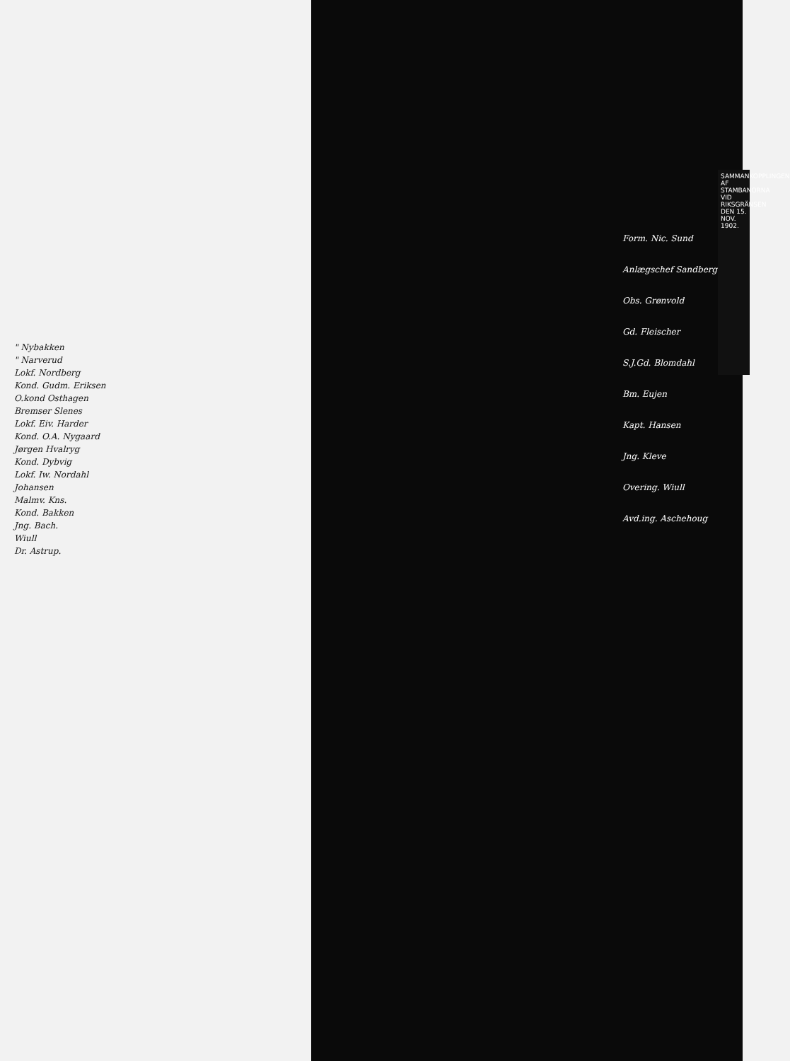" Nybakken
" Narverud
Lokf. Nordberg
Kond. Gudm. Eriksen
O.kond Osthagen
Bremser Slenes
Lokf. Eiv. Harder
Kond. O.A. Nygaard
Jørgen Hvalryg
Kond. Dybvig
Lokf. Iw. Nordahl
Johansen
Malmv. Kns.
Kond. Bakken
Jng. Bach.
Wiull
Dr. Astrup.
Form. Nic. Sund
Anlægschef Sandberg
Obs. Grønvold
Gd. Fleischer
S.J.Gd. Blomdahl
Bm. Eujen
Kapt. Hansen
Jng. Kleve
Overing. Wiull
Avd.ing. Aschehoug
SAMMANKOPPLINGEN AF STAMBANORNA VID RIKSGRÄNSEN DEN 15. NOV. 1902.